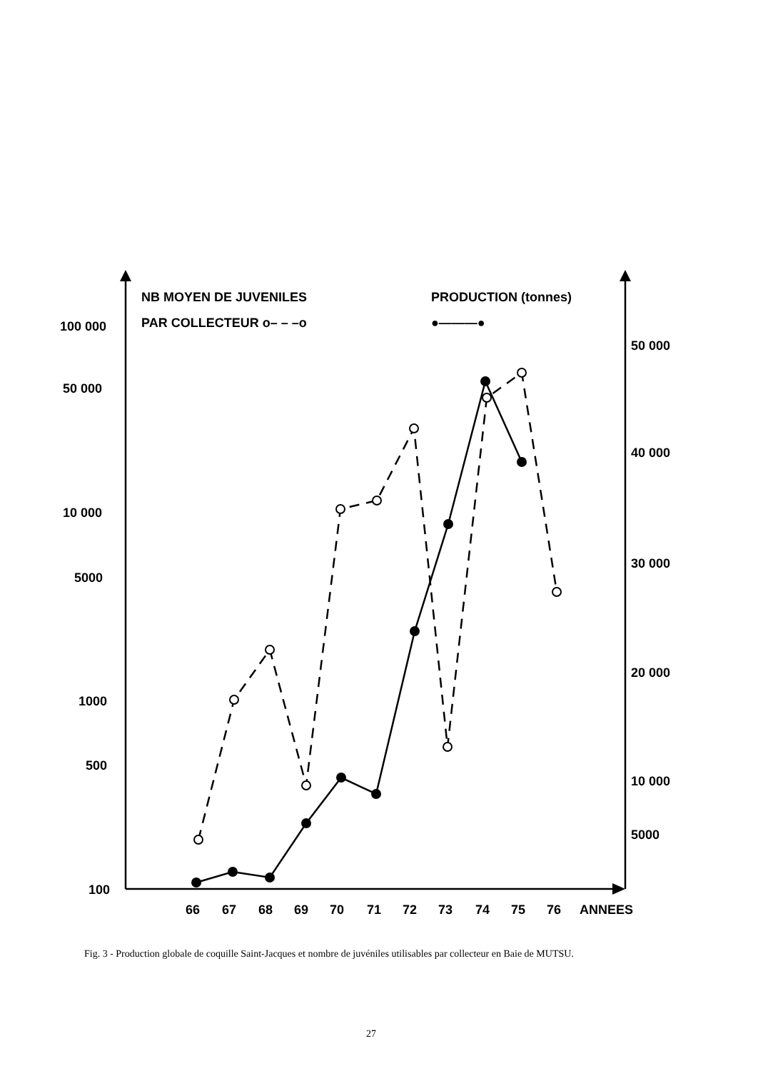NB MOYEN DE JUVENILES
PAR COLLECTEUR o– – –o
PRODUCTION (tonnes)
●———●
100 000
50 000
10 000
5000
1000
500
100
50 000
40 000
30 000
20 000
10 000
5000
66
67
68
69
70
71
72
73
74
75
76
ANNEES
Fig. 3 - Production globale de coquille Saint-Jacques et nombre de juvéniles utilisables par collecteur en Baie de MUTSU.
27